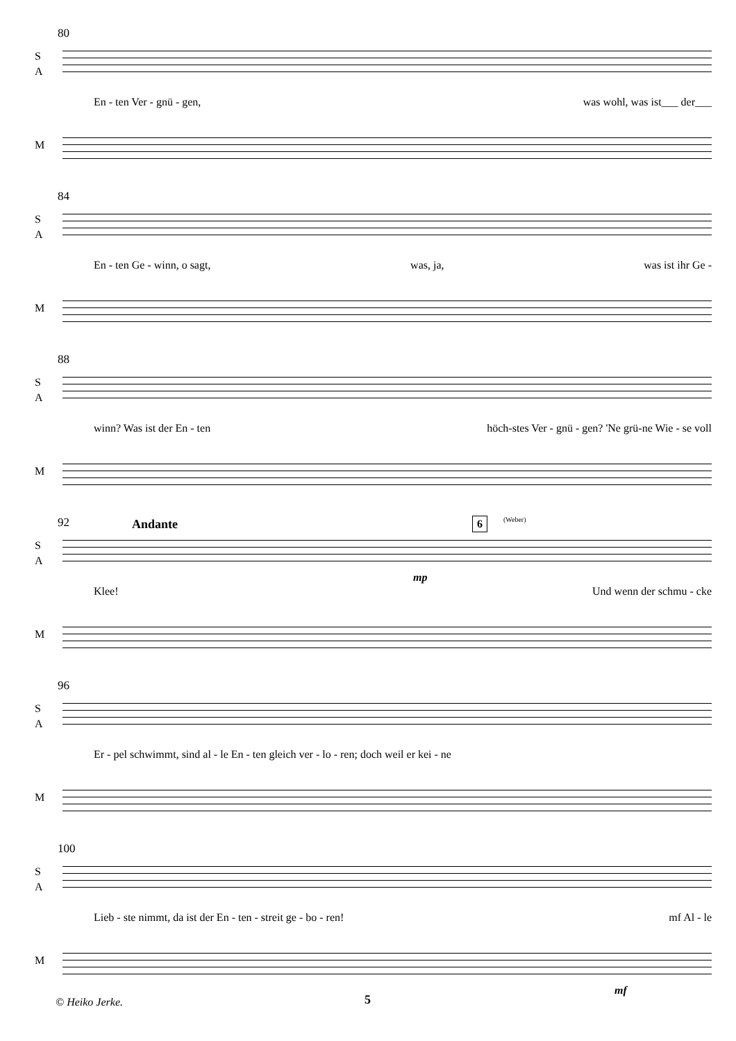80
S
A
En - ten Ver - gnü - gen, was wohl, was ist___ der___
M
84
S
A
En - ten Ge - winn, o sagt, was, ja, was ist ihr Ge -
M
88
S
A
winn? Was ist der En - ten höch-stes Ver - gnü - gen? 'Ne grü-ne Wie - se voll
M
92 Andante 6 (Weber)
S
A
mp
Klee! Und wenn der schmu - cke
M
96
S
A
Er - pel schwimmt, sind al - le En - ten gleich ver - lo - ren; doch weil er kei - ne
M
100
S
A
Lieb - ste nimmt, da ist der En - ten - streit ge - bo - ren! mf Al - le
M
mf
© Heiko Jerke. 5